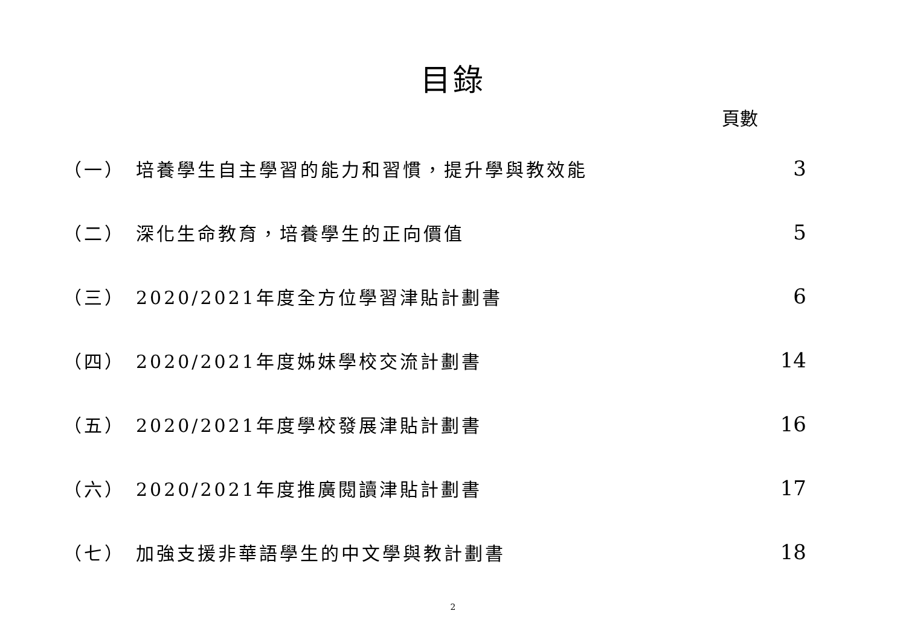目錄
頁數
| （一） | 培養學生自主學習的能力和習慣，提升學與教效能 | 3 |
| （二） | 深化生命教育，培養學生的正向價值 | 5 |
| （三） | 2020/2021年度全方位學習津貼計劃書 | 6 |
| （四） | 2020/2021年度姊妹學校交流計劃書 | 14 |
| （五） | 2020/2021年度學校發展津貼計劃書 | 16 |
| （六） | 2020/2021年度推廣閱讀津貼計劃書 | 17 |
| （七） | 加強支援非華語學生的中文學與教計劃書 | 18 |
2